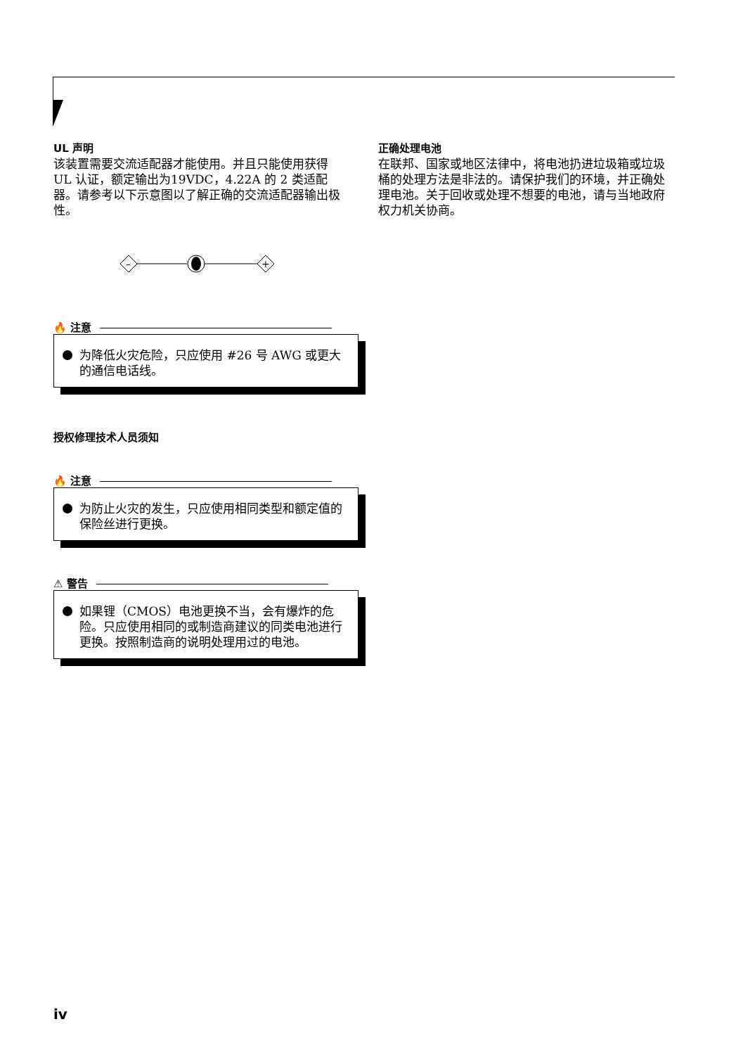UL 声明
该装置需要交流适配器才能使用。并且只能使用获得 UL 认证，额定输出为19VDC，4.22A 的 2 类适配器。请参考以下示意图以了解正确的交流适配器输出极性。
–
+
🔥 注意
为降低火灾危险，只应使用 #26 号 AWG 或更大的通信电话线。
授权修理技术人员须知
🔥 注意
为防止火灾的发生，只应使用相同类型和额定值的保险丝进行更换。
⚠ 警告
如果锂（CMOS）电池更换不当，会有爆炸的危险。只应使用相同的或制造商建议的同类电池进行更换。按照制造商的说明处理用过的电池。
正确处理电池
在联邦、国家或地区法律中，将电池扔进垃圾箱或垃圾桶的处理方法是非法的。请保护我们的环境，并正确处理电池。关于回收或处理不想要的电池，请与当地政府权力机关协商。
iv